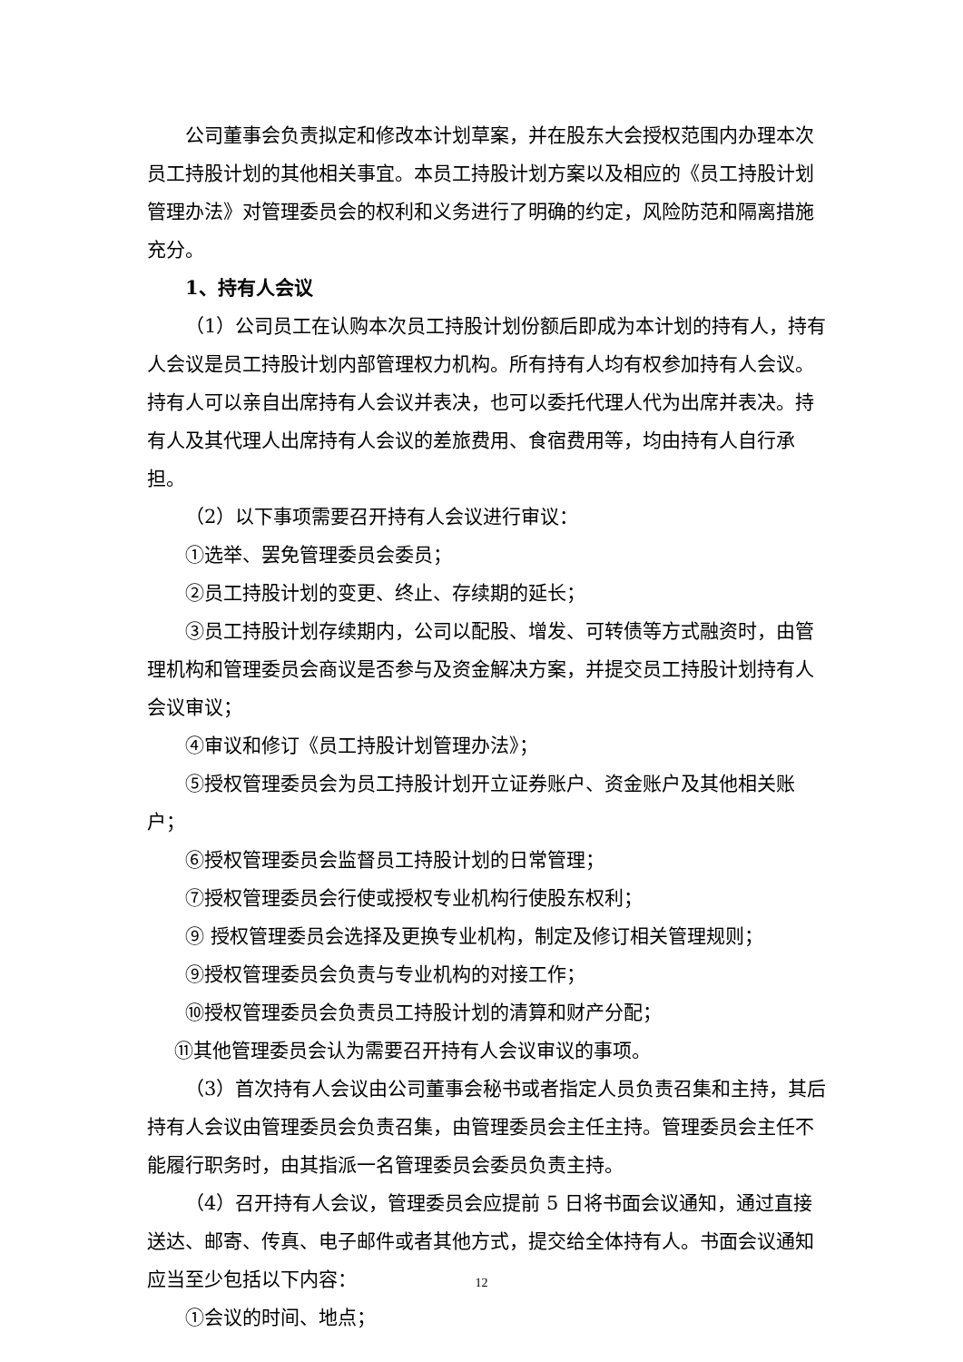公司董事会负责拟定和修改本计划草案，并在股东大会授权范围内办理本次员工持股计划的其他相关事宜。本员工持股计划方案以及相应的《员工持股计划管理办法》对管理委员会的权利和义务进行了明确的约定，风险防范和隔离措施充分。
1、持有人会议
（1）公司员工在认购本次员工持股计划份额后即成为本计划的持有人，持有人会议是员工持股计划内部管理权力机构。所有持有人均有权参加持有人会议。持有人可以亲自出席持有人会议并表决，也可以委托代理人代为出席并表决。持有人及其代理人出席持有人会议的差旅费用、食宿费用等，均由持有人自行承担。
（2）以下事项需要召开持有人会议进行审议：
①选举、罢免管理委员会委员；
②员工持股计划的变更、终止、存续期的延长；
③员工持股计划存续期内，公司以配股、增发、可转债等方式融资时，由管理机构和管理委员会商议是否参与及资金解决方案，并提交员工持股计划持有人会议审议；
④审议和修订《员工持股计划管理办法》；
⑤授权管理委员会为员工持股计划开立证券账户、资金账户及其他相关账户；
⑥授权管理委员会监督员工持股计划的日常管理；
⑦授权管理委员会行使或授权专业机构行使股东权利；
⑨ 授权管理委员会选择及更换专业机构，制定及修订相关管理规则；
⑨授权管理委员会负责与专业机构的对接工作；
⑩授权管理委员会负责员工持股计划的清算和财产分配；
⑪其他管理委员会认为需要召开持有人会议审议的事项。
（3）首次持有人会议由公司董事会秘书或者指定人员负责召集和主持，其后持有人会议由管理委员会负责召集，由管理委员会主任主持。管理委员会主任不能履行职务时，由其指派一名管理委员会委员负责主持。
（4）召开持有人会议，管理委员会应提前 5 日将书面会议通知，通过直接送达、邮寄、传真、电子邮件或者其他方式，提交给全体持有人。书面会议通知应当至少包括以下内容：
①会议的时间、地点；
12